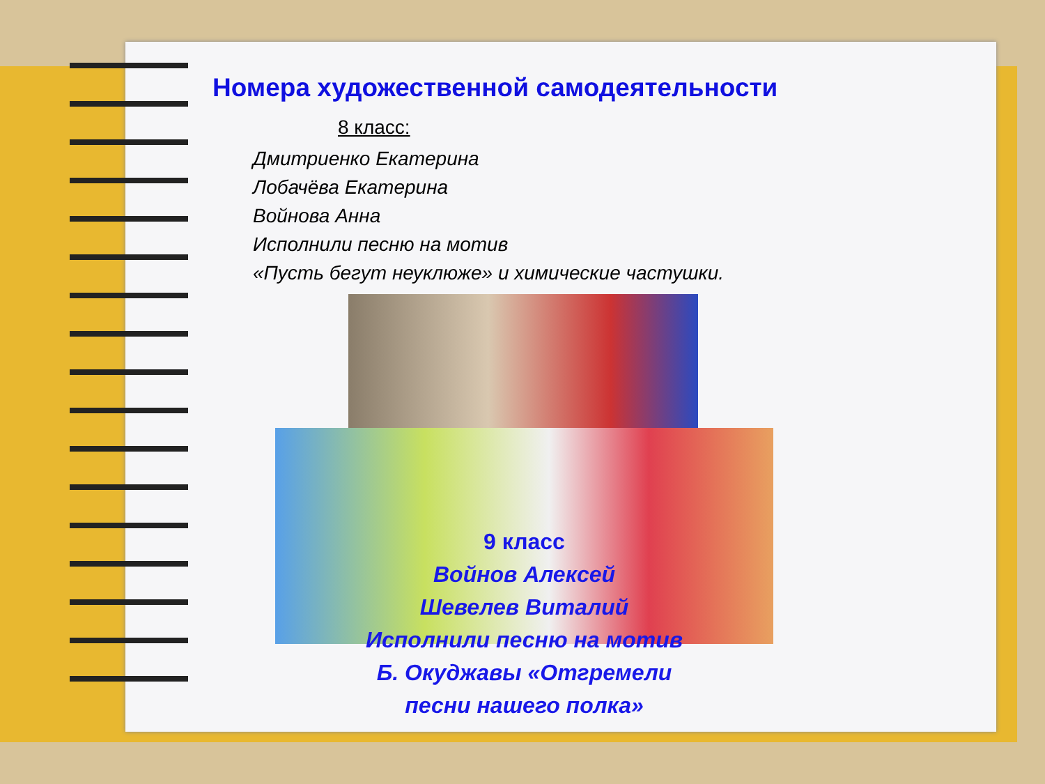Номера художественной самодеятельности
8 класс:
Дмитриенко Екатерина
Лобачёва Екатерина
Войнова Анна
Исполнили песню на мотив
«Пусть бегут неуклюже» и химические частушки.
9 класс
Войнов Алексей
Шевелев Виталий
Исполнили песню на мотив
Б. Окуджавы «Отгремели
песни нашего полка»